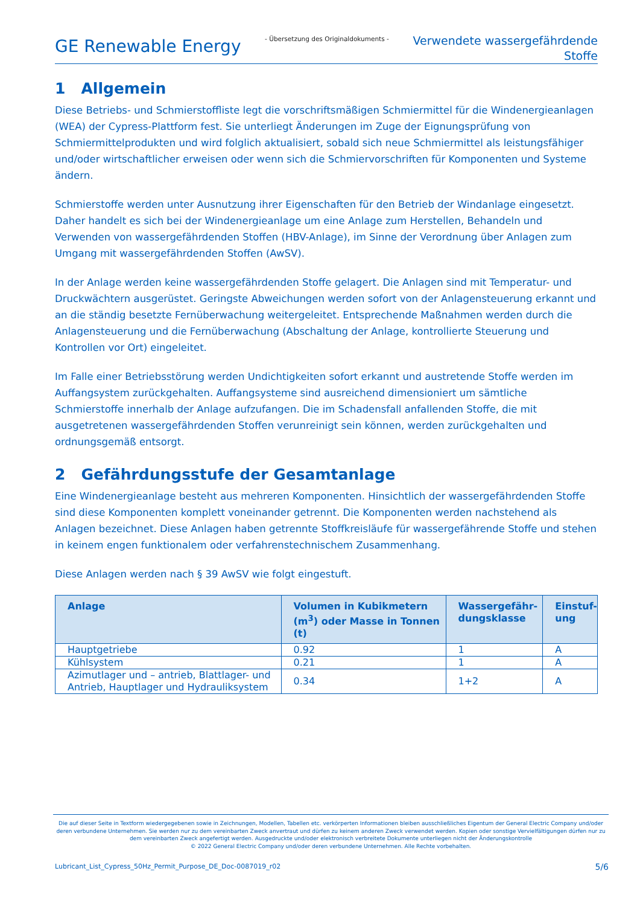GE Renewable Energy
- Übersetzung des Originaldokuments -
Verwendete wassergefährdende
Stoffe
1 Allgemein
Diese Betriebs- und Schmierstoffliste legt die vorschriftsmäßigen Schmiermittel für die Windenergieanlagen (WEA) der Cypress-Plattform fest. Sie unterliegt Änderungen im Zuge der Eignungsprüfung von Schmiermittelprodukten und wird folglich aktualisiert, sobald sich neue Schmiermittel als leistungsfähiger und/oder wirtschaftlicher erweisen oder wenn sich die Schmiervorschriften für Komponenten und Systeme ändern.
Schmierstoffe werden unter Ausnutzung ihrer Eigenschaften für den Betrieb der Windanlage eingesetzt. Daher handelt es sich bei der Windenergieanlage um eine Anlage zum Herstellen, Behandeln und Verwenden von wassergefährdenden Stoffen (HBV-Anlage), im Sinne der Verordnung über Anlagen zum Umgang mit wassergefährdenden Stoffen (AwSV).
In der Anlage werden keine wassergefährdenden Stoffe gelagert. Die Anlagen sind mit Temperatur- und Druckwächtern ausgerüstet. Geringste Abweichungen werden sofort von der Anlagensteuerung erkannt und an die ständig besetzte Fernüberwachung weitergeleitet. Entsprechende Maßnahmen werden durch die Anlagensteuerung und die Fernüberwachung (Abschaltung der Anlage, kontrollierte Steuerung und Kontrollen vor Ort) eingeleitet.
Im Falle einer Betriebsstörung werden Undichtigkeiten sofort erkannt und austretende Stoffe werden im Auffangsystem zurückgehalten. Auffangsysteme sind ausreichend dimensioniert um sämtliche Schmierstoffe innerhalb der Anlage aufzufangen. Die im Schadensfall anfallenden Stoffe, die mit ausgetretenen wassergefährdenden Stoffen verunreinigt sein können, werden zurückgehalten und ordnungsgemäß entsorgt.
2 Gefährdungsstufe der Gesamtanlage
Eine Windenergieanlage besteht aus mehreren Komponenten. Hinsichtlich der wassergefährdenden Stoffe sind diese Komponenten komplett voneinander getrennt. Die Komponenten werden nachstehend als Anlagen bezeichnet. Diese Anlagen haben getrennte Stoffkreisläufe für wassergefährende Stoffe und stehen in keinem engen funktionalem oder verfahrenstechnischem Zusammenhang.
Diese Anlagen werden nach § 39 AwSV wie folgt eingestuft.
| Anlage | Volumen in Kubikmetern (m<sup>3</sup>) oder Masse in Tonnen (t) | Wassergefähr-dungsklasse | Einstuf-ung |
| --- | --- | --- | --- |
| Hauptgetriebe | 0.92 | 1 | A |
| Kühlsystem | 0.21 | 1 | A |
| Azimutlager und – antrieb, Blattlager- und Antrieb, Hauptlager und Hydrauliksystem | 0.34 | 1+2 | A |
Die auf dieser Seite in Textform wiedergegebenen sowie in Zeichnungen, Modellen, Tabellen etc. verkörperten Informationen bleiben ausschließliches Eigentum der General Electric Company und/oder deren verbundene Unternehmen. Sie werden nur zu dem vereinbarten Zweck anvertraut und dürfen zu keinem anderen Zweck verwendet werden. Kopien oder sonstige Vervielfältigungen dürfen nur zu dem vereinbarten Zweck angefertigt werden. Ausgedruckte und/oder elektronisch verbreitete Dokumente unterliegen nicht der Änderungskontrolle
© 2022 General Electric Company und/oder deren verbundene Unternehmen. Alle Rechte vorbehalten.
Lubricant_List_Cypress_50Hz_Permit_Purpose_DE_Doc-0087019_r02 5/6